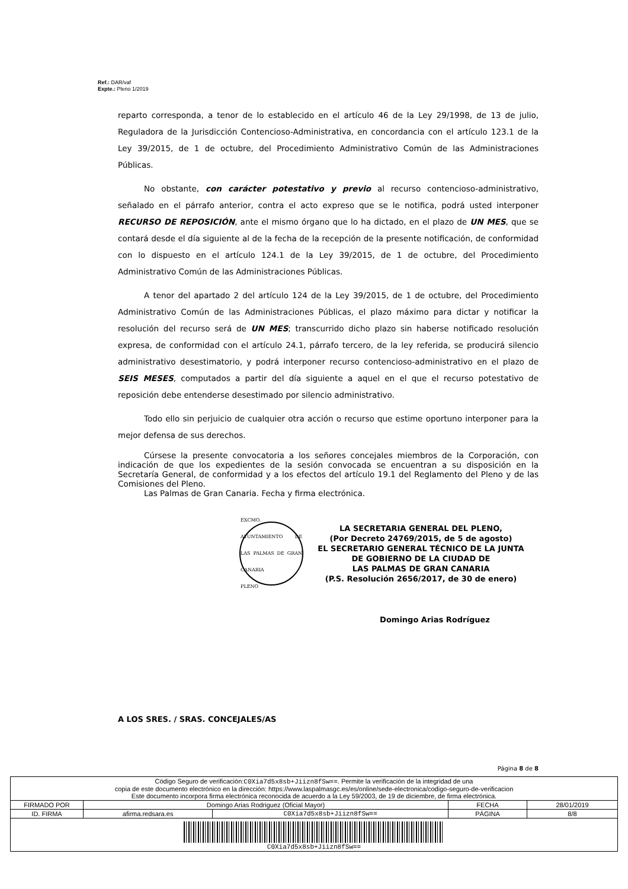Ref.: DAR/vaf
Expte.: Pleno 1/2019
reparto corresponda, a tenor de lo establecido en el artículo 46 de la Ley 29/1998, de 13 de julio, Reguladora de la Jurisdicción Contencioso-Administrativa, en concordancia con el artículo 123.1 de la Ley 39/2015, de 1 de octubre, del Procedimiento Administrativo Común de las Administraciones Públicas.
No obstante, con carácter potestativo y previo al recurso contencioso-administrativo, señalado en el párrafo anterior, contra el acto expreso que se le notifica, podrá usted interponer RECURSO DE REPOSICIÓN, ante el mismo órgano que lo ha dictado, en el plazo de UN MES, que se contará desde el día siguiente al de la fecha de la recepción de la presente notificación, de conformidad con lo dispuesto en el artículo 124.1 de la Ley 39/2015, de 1 de octubre, del Procedimiento Administrativo Común de las Administraciones Públicas.
A tenor del apartado 2 del artículo 124 de la Ley 39/2015, de 1 de octubre, del Procedimiento Administrativo Común de las Administraciones Públicas, el plazo máximo para dictar y notificar la resolución del recurso será de UN MES; transcurrido dicho plazo sin haberse notificado resolución expresa, de conformidad con el artículo 24.1, párrafo tercero, de la ley referida, se producirá silencio administrativo desestimatorio, y podrá interponer recurso contencioso-administrativo en el plazo de SEIS MESES, computados a partir del día siguiente a aquel en el que el recurso potestativo de reposición debe entenderse desestimado por silencio administrativo.
Todo ello sin perjuicio de cualquier otra acción o recurso que estime oportuno interponer para la mejor defensa de sus derechos.
Cúrsese la presente convocatoria a los señores concejales miembros de la Corporación, con indicación de que los expedientes de la sesión convocada se encuentran a su disposición en la Secretaría General, de conformidad y a los efectos del artículo 19.1 del Reglamento del Pleno y de las Comisiones del Pleno.
Las Palmas de Gran Canaria. Fecha y firma electrónica.
EXCMO. AYUNTAMIENTO DE LAS PALMAS DE GRAN CANARIA
PLENO
LA SECRETARIA GENERAL DEL PLENO,
(Por Decreto 24769/2015, de 5 de agosto)
EL SECRETARIO GENERAL TÉCNICO DE LA JUNTA
DE GOBIERNO DE LA CIUDAD DE
LAS PALMAS DE GRAN CANARIA
(P.S. Resolución 2656/2017, de 30 de enero)
Domingo Arias Rodríguez
A LOS SRES. / SRAS. CONCEJALES/AS
Página 8 de 8
| Código Seguro de verificación: C0Xia7d5x8sb+Jiizn8fSw== . Permite la verificación de la integridad de una copia de este documento electrónico en la dirección: https://www.laspalmasgc.es/es/online/sede-electronica/codigo-seguro-de-verificacion Este documento incorpora firma electrónica reconocida de acuerdo a la Ley 59/2003, de 19 de diciembre, de firma electrónica. | | | | |
| FIRMADO POR | Domingo Arias Rodriguez (Oficial Mayor) | | FECHA | 28/01/2019 |
| ID. FIRMA | afirma.redsara.es | C0Xia7d5x8sb+Jiizn8fSw== | PÁGINA | 8/8 |
| C0Xia7d5x8sb+Jiizn8fSw== | | | | |